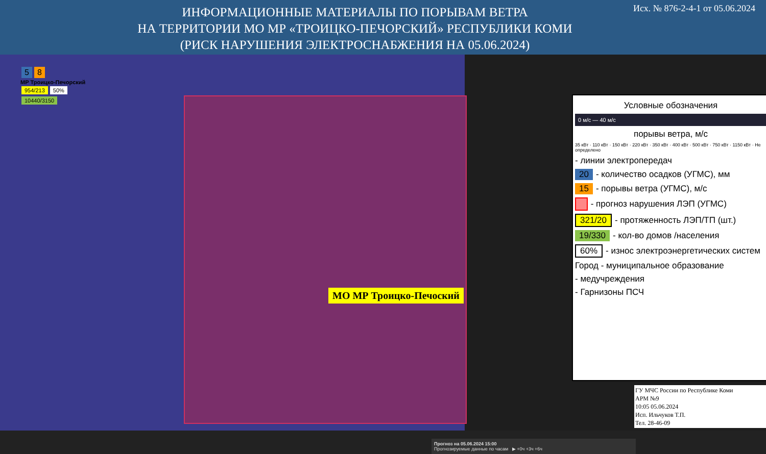ИНФОРМАЦИОННЫЕ МАТЕРИАЛЫ ПО ПОРЫВАМ ВЕТРА
НА ТЕРРИТОРИИ МО МР «ТРОИЦКО-ПЕЧОРСКИЙ» РЕСПУБЛИКИ КОМИ
(РИСК НАРУШЕНИЯ ЭЛЕКТРОСНАБЖЕНИЯ НА 05.06.2024)
Исх. № 876-2-4-1 от 05.06.2024
5 8
МР Троицко-Печорский
954/213 50%
10440/3150
МО МР Троицко-Печоский
Прогноз на 05.06.2024 15:00
Прогнозируемые данные по часам ▶ +0ч +3ч +6ч
Условные обозначения
0 м/с — 40 м/с
порывы ветра, м/с
35 кВт · 110 кВт · 150 кВт · 220 кВт · 350 кВт · 400 кВт · 500 кВт · 750 кВт · 1150 кВт · Не определено
- линии электропередач
20 - количество осадков (УГМС), мм
15 - порывы ветра (УГМС), м/с
- прогноз нарушения ЛЭП (УГМС)
321/20 - протяженность ЛЭП/ТП (шт.)
19/330 - кол-во домов /населения
60% - износ электроэнергетических систем
Город - муниципальное образование
- медучреждения
- Гарнизоны ПСЧ
ГУ МЧС России по Республике Коми
АРМ №9
10:05 05.06.2024
Исп. Ильчуков Т.П.
Тел. 28-46-09